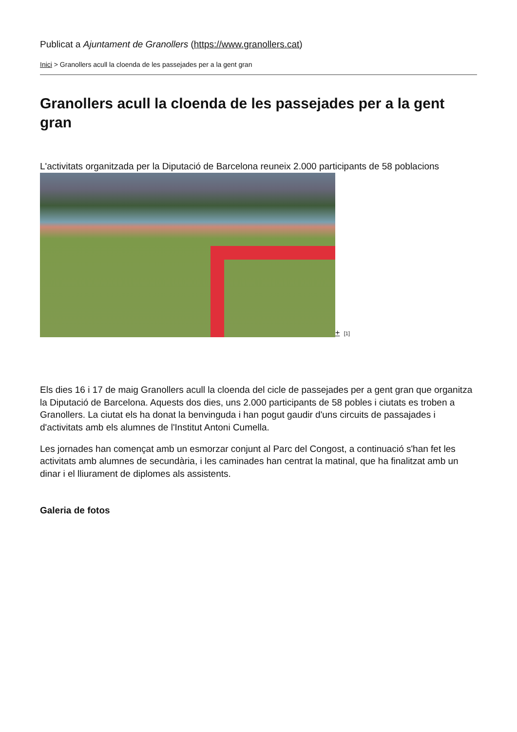Publicat a Ajuntament de Granollers (https://www.granollers.cat)
Inici > Granollers acull la cloenda de les passejades per a la gent gran
Granollers acull la cloenda de les passejades per a la gent gran
L'activitats organitzada per la Diputació de Barcelona reuneix 2.000 participants de 58 poblacions
+ [1]
Els dies 16 i 17 de maig Granollers acull la cloenda del cicle de passejades per a gent gran que organitza la Diputació de Barcelona. Aquests dos dies, uns 2.000 participants de 58 pobles i ciutats es troben a Granollers. La ciutat els ha donat la benvinguda i han pogut gaudir d'uns circuits de passajades i d'activitats amb els alumnes de l'Institut Antoni Cumella.
Les jornades han començat amb un esmorzar conjunt al Parc del Congost, a continuació s'han fet les activitats amb alumnes de secundària, i les caminades han centrat la matinal, que ha finalitzat amb un dinar i el lliurament de diplomes als assistents.
Galeria de fotos